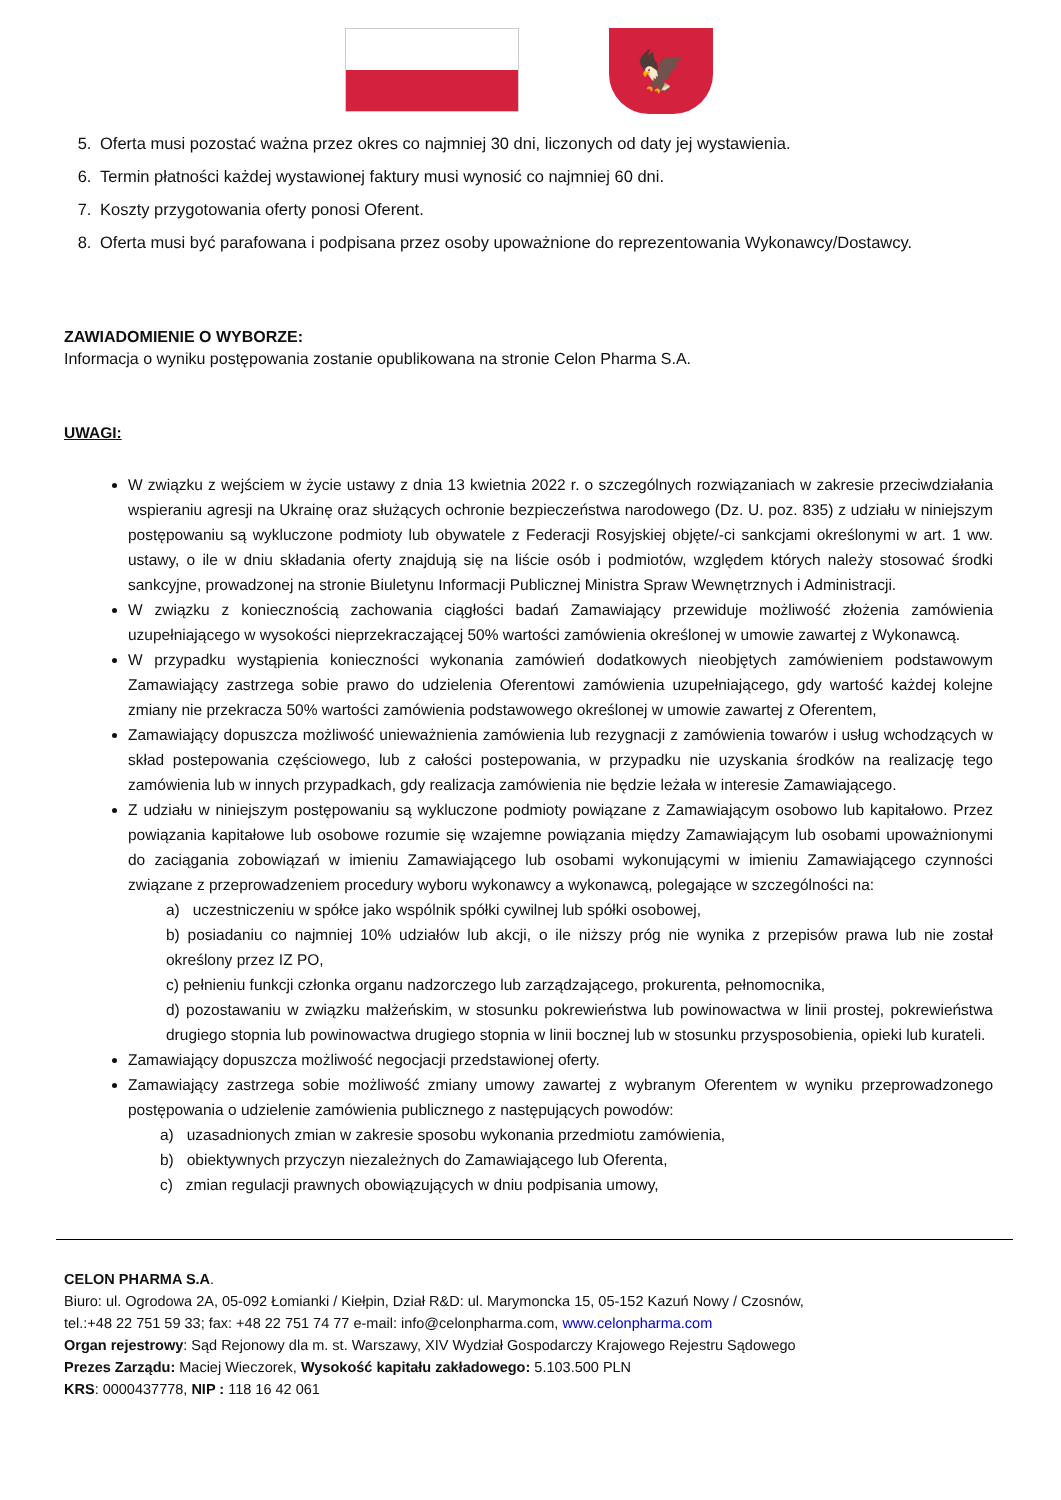🦅
5. Oferta musi pozostać ważna przez okres co najmniej 30 dni, liczonych od daty jej wystawienia.
6. Termin płatności każdej wystawionej faktury musi wynosić co najmniej 60 dni.
7. Koszty przygotowania oferty ponosi Oferent.
8. Oferta musi być parafowana i podpisana przez osoby upoważnione do reprezentowania Wykonawcy/Dostawcy.
ZAWIADOMIENIE O WYBORZE:
Informacja o wyniku postępowania zostanie opublikowana na stronie Celon Pharma S.A.
UWAGI:
W związku z wejściem w życie ustawy z dnia 13 kwietnia 2022 r. o szczególnych rozwiązaniach w zakresie przeciwdziałania wspieraniu agresji na Ukrainę oraz służących ochronie bezpieczeństwa narodowego (Dz. U. poz. 835) z udziału w niniejszym postępowaniu są wykluczone podmioty lub obywatele z Federacji Rosyjskiej objęte/-ci sankcjami określonymi w art. 1 ww. ustawy, o ile w dniu składania oferty znajdują się na liście osób i podmiotów, względem których należy stosować środki sankcyjne, prowadzonej na stronie Biuletynu Informacji Publicznej Ministra Spraw Wewnętrznych i Administracji.
W związku z koniecznością zachowania ciągłości badań Zamawiający przewiduje możliwość złożenia zamówienia uzupełniającego w wysokości nieprzekraczającej 50% wartości zamówienia określonej w umowie zawartej z Wykonawcą.
W przypadku wystąpienia konieczności wykonania zamówień dodatkowych nieobjętych zamówieniem podstawowym Zamawiający zastrzega sobie prawo do udzielenia Oferentowi zamówienia uzupełniającego, gdy wartość każdej kolejne zmiany nie przekracza 50% wartości zamówienia podstawowego określonej w umowie zawartej z Oferentem,
Zamawiający dopuszcza możliwość unieważnienia zamówienia lub rezygnacji z zamówienia towarów i usług wchodzących w skład postepowania częściowego, lub z całości postepowania, w przypadku nie uzyskania środków na realizację tego zamówienia lub w innych przypadkach, gdy realizacja zamówienia nie będzie leżała w interesie Zamawiającego.
Z udziału w niniejszym postępowaniu są wykluczone podmioty powiązane z Zamawiającym osobowo lub kapitałowo. Przez powiązania kapitałowe lub osobowe rozumie się wzajemne powiązania między Zamawiającym lub osobami upoważnionymi do zaciągania zobowiązań w imieniu Zamawiającego lub osobami wykonującymi w imieniu Zamawiającego czynności związane z przeprowadzeniem procedury wyboru wykonawcy a wykonawcą, polegające w szczególności na:
a) uczestniczeniu w spółce jako wspólnik spółki cywilnej lub spółki osobowej,
b) posiadaniu co najmniej 10% udziałów lub akcji, o ile niższy próg nie wynika z przepisów prawa lub nie został określony przez IZ PO,
c) pełnieniu funkcji członka organu nadzorczego lub zarządzającego, prokurenta, pełnomocnika,
d) pozostawaniu w związku małżeńskim, w stosunku pokrewieństwa lub powinowactwa w linii prostej, pokrewieństwa drugiego stopnia lub powinowactwa drugiego stopnia w linii bocznej lub w stosunku przysposobienia, opieki lub kurateli.
Zamawiający dopuszcza możliwość negocjacji przedstawionej oferty.
Zamawiający zastrzega sobie możliwość zmiany umowy zawartej z wybranym Oferentem w wyniku przeprowadzonego postępowania o udzielenie zamówienia publicznego z następujących powodów:
a) uzasadnionych zmian w zakresie sposobu wykonania przedmiotu zamówienia,
b) obiektywnych przyczyn niezależnych do Zamawiającego lub Oferenta,
c) zmian regulacji prawnych obowiązujących w dniu podpisania umowy,
CELON PHARMA S.A.
Biuro: ul. Ogrodowa 2A, 05-092 Łomianki / Kiełpin, Dział R&D: ul. Marymoncka 15, 05-152 Kazuń Nowy / Czosnów,
tel.:+48 22 751 59 33; fax: +48 22 751 74 77 e-mail: info@celonpharma.com, www.celonpharma.com
Organ rejestrowy: Sąd Rejonowy dla m. st. Warszawy, XIV Wydział Gospodarczy Krajowego Rejestru Sądowego
Prezes Zarządu: Maciej Wieczorek, Wysokość kapitału zakładowego: 5.103.500 PLN
KRS: 0000437778, NIP : 118 16 42 061